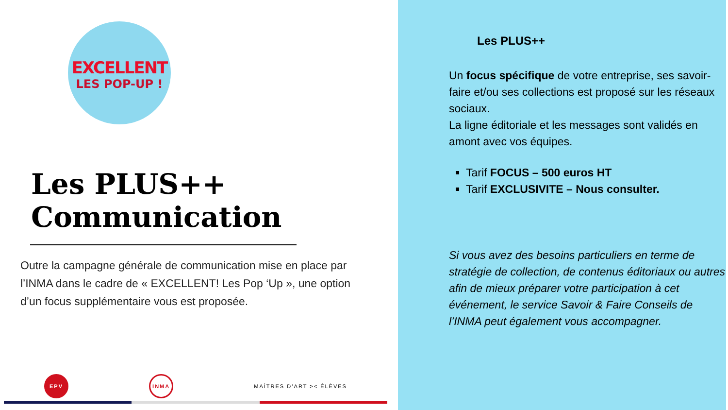EXCELLENT
LES POP-UP !
Les PLUS++
Communication
Outre la campagne générale de communication mise en place par l’INMA dans le cadre de « EXCELLENT! Les Pop ‘Up », une option d’un focus supplémentaire vous est proposée.
EPV INMA
MAÎTRES D’ART >< ÉLÈVES
Les PLUS++
Un focus spécifique de votre entreprise, ses savoir-faire et/ou ses collections est proposé sur les réseaux sociaux.
La ligne éditoriale et les messages sont validés en amont avec vos équipes.
Tarif FOCUS – 500 euros HT
Tarif EXCLUSIVITE – Nous consulter.
Si vous avez des besoins particuliers en terme de stratégie de collection, de contenus éditoriaux ou autres afin de mieux préparer votre participation à cet événement, le service Savoir & Faire Conseils de l’INMA peut également vous accompagner.